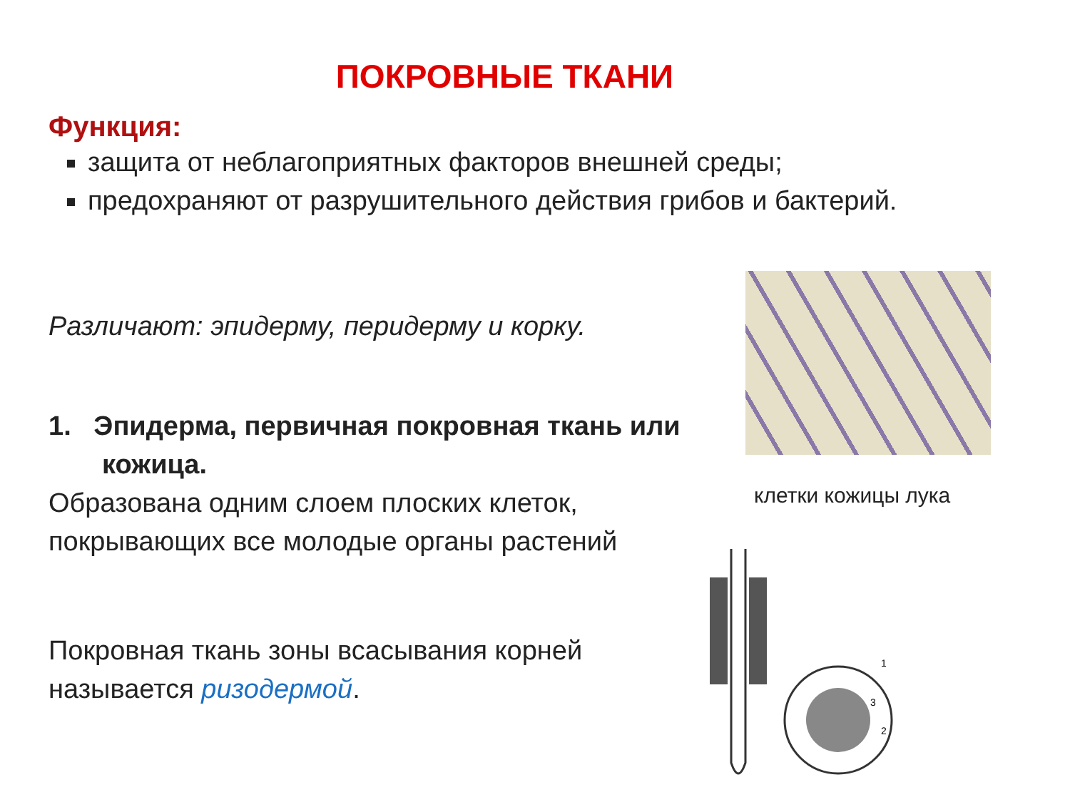ПОКРОВНЫЕ ТКАНИ
Функция:
защита от неблагоприятных факторов внешней среды;
предохраняют от разрушительного действия грибов и бактерий.
Различают: эпидерму, перидерму и корку.
1. Эпидерма, первичная покровная ткань или кожица.
Образована одним слоем плоских клеток, покрывающих все молодые органы растений
Покровная ткань зоны всасывания корней называется ризодермой.
клетки кожицы лука
1
2
3